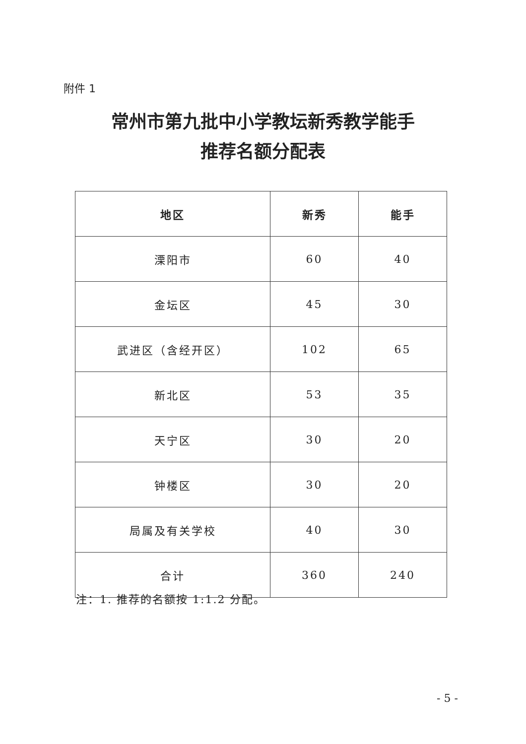附件 1
常州市第九批中小学教坛新秀教学能手
推荐名额分配表
| 地区 | 新秀 | 能手 |
| --- | --- | --- |
| 溧阳市 | 60 | 40 |
| 金坛区 | 45 | 30 |
| 武进区（含经开区） | 102 | 65 |
| 新北区 | 53 | 35 |
| 天宁区 | 30 | 20 |
| 钟楼区 | 30 | 20 |
| 局属及有关学校 | 40 | 30 |
| 合计 | 360 | 240 |
注：1. 推荐的名额按 1:1.2 分配。
- 5 -